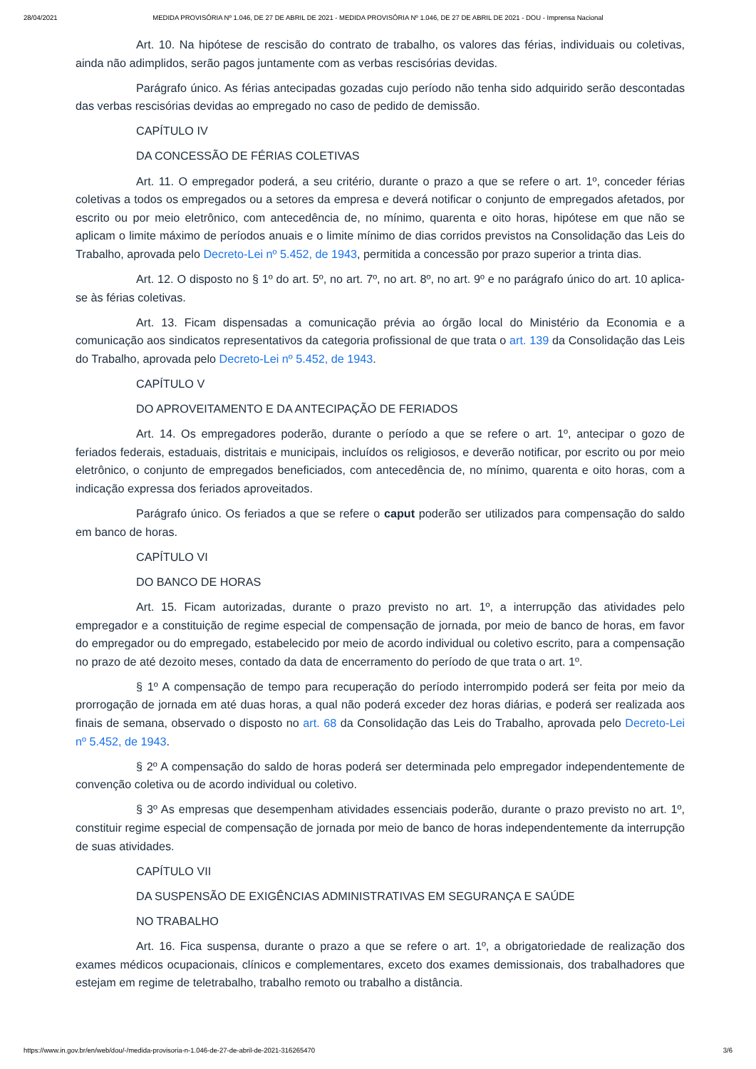28/04/2021 MEDIDA PROVISÓRIA Nº 1.046, DE 27 DE ABRIL DE 2021 - MEDIDA PROVISÓRIA Nº 1.046, DE 27 DE ABRIL DE 2021 - DOU - Imprensa Nacional
Art. 10. Na hipótese de rescisão do contrato de trabalho, os valores das férias, individuais ou coletivas, ainda não adimplidos, serão pagos juntamente com as verbas rescisórias devidas.
Parágrafo único. As férias antecipadas gozadas cujo período não tenha sido adquirido serão descontadas das verbas rescisórias devidas ao empregado no caso de pedido de demissão.
CAPÍTULO IV
DA CONCESSÃO DE FÉRIAS COLETIVAS
Art. 11. O empregador poderá, a seu critério, durante o prazo a que se refere o art. 1º, conceder férias coletivas a todos os empregados ou a setores da empresa e deverá notificar o conjunto de empregados afetados, por escrito ou por meio eletrônico, com antecedência de, no mínimo, quarenta e oito horas, hipótese em que não se aplicam o limite máximo de períodos anuais e o limite mínimo de dias corridos previstos na Consolidação das Leis do Trabalho, aprovada pelo Decreto-Lei nº 5.452, de 1943, permitida a concessão por prazo superior a trinta dias.
Art. 12. O disposto no § 1º do art. 5º, no art. 7º, no art. 8º, no art. 9º e no parágrafo único do art. 10 aplica-se às férias coletivas.
Art. 13. Ficam dispensadas a comunicação prévia ao órgão local do Ministério da Economia e a comunicação aos sindicatos representativos da categoria profissional de que trata o art. 139 da Consolidação das Leis do Trabalho, aprovada pelo Decreto-Lei nº 5.452, de 1943.
CAPÍTULO V
DO APROVEITAMENTO E DA ANTECIPAÇÃO DE FERIADOS
Art. 14. Os empregadores poderão, durante o período a que se refere o art. 1º, antecipar o gozo de feriados federais, estaduais, distritais e municipais, incluídos os religiosos, e deverão notificar, por escrito ou por meio eletrônico, o conjunto de empregados beneficiados, com antecedência de, no mínimo, quarenta e oito horas, com a indicação expressa dos feriados aproveitados.
Parágrafo único. Os feriados a que se refere o caput poderão ser utilizados para compensação do saldo em banco de horas.
CAPÍTULO VI
DO BANCO DE HORAS
Art. 15. Ficam autorizadas, durante o prazo previsto no art. 1º, a interrupção das atividades pelo empregador e a constituição de regime especial de compensação de jornada, por meio de banco de horas, em favor do empregador ou do empregado, estabelecido por meio de acordo individual ou coletivo escrito, para a compensação no prazo de até dezoito meses, contado da data de encerramento do período de que trata o art. 1º.
§ 1º A compensação de tempo para recuperação do período interrompido poderá ser feita por meio da prorrogação de jornada em até duas horas, a qual não poderá exceder dez horas diárias, e poderá ser realizada aos finais de semana, observado o disposto no art. 68 da Consolidação das Leis do Trabalho, aprovada pelo Decreto-Lei nº 5.452, de 1943.
§ 2º A compensação do saldo de horas poderá ser determinada pelo empregador independentemente de convenção coletiva ou de acordo individual ou coletivo.
§ 3º As empresas que desempenham atividades essenciais poderão, durante o prazo previsto no art. 1º, constituir regime especial de compensação de jornada por meio de banco de horas independentemente da interrupção de suas atividades.
CAPÍTULO VII
DA SUSPENSÃO DE EXIGÊNCIAS ADMINISTRATIVAS EM SEGURANÇA E SAÚDE
NO TRABALHO
Art. 16. Fica suspensa, durante o prazo a que se refere o art. 1º, a obrigatoriedade de realização dos exames médicos ocupacionais, clínicos e complementares, exceto dos exames demissionais, dos trabalhadores que estejam em regime de teletrabalho, trabalho remoto ou trabalho a distância.
https://www.in.gov.br/en/web/dou/-/medida-provisoria-n-1.046-de-27-de-abril-de-2021-316265470 3/6